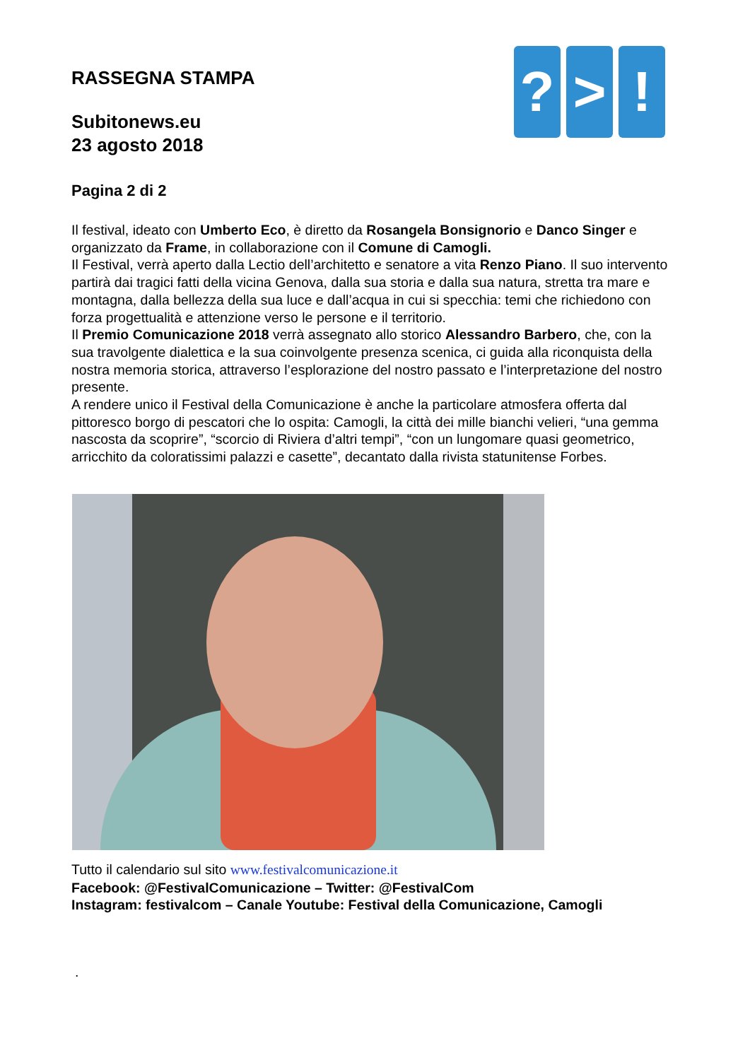? > !
RASSEGNA STAMPA
Subitonews.eu
23 agosto 2018
Pagina 2 di 2
Il festival, ideato con Umberto Eco, è diretto da Rosangela Bonsignorio e Danco Singer e organizzato da Frame, in collaborazione con il Comune di Camogli.
Il Festival, verrà aperto dalla Lectio dell’architetto e senatore a vita Renzo Piano. Il suo intervento partirà dai tragici fatti della vicina Genova, dalla sua storia e dalla sua natura, stretta tra mare e montagna, dalla bellezza della sua luce e dall’acqua in cui si specchia: temi che richiedono con forza progettualità e attenzione verso le persone e il territorio.
Il Premio Comunicazione 2018 verrà assegnato allo storico Alessandro Barbero, che, con la sua travolgente dialettica e la sua coinvolgente presenza scenica, ci guida alla riconquista della nostra memoria storica, attraverso l’esplorazione del nostro passato e l’interpretazione del nostro presente.
A rendere unico il Festival della Comunicazione è anche la particolare atmosfera offerta dal pittoresco borgo di pescatori che lo ospita: Camogli, la città dei mille bianchi velieri, “una gemma nascosta da scoprire”, “scorcio di Riviera d’altri tempi”, “con un lungomare quasi geometrico, arricchito da coloratissimi palazzi e casette”, decantato dalla rivista statunitense Forbes.
Tutto il calendario sul sito www.festivalcomunicazione.it
Facebook: @FestivalComunicazione – Twitter: @FestivalCom
Instagram: festivalcom – Canale Youtube: Festival della Comunicazione, Camogli
.